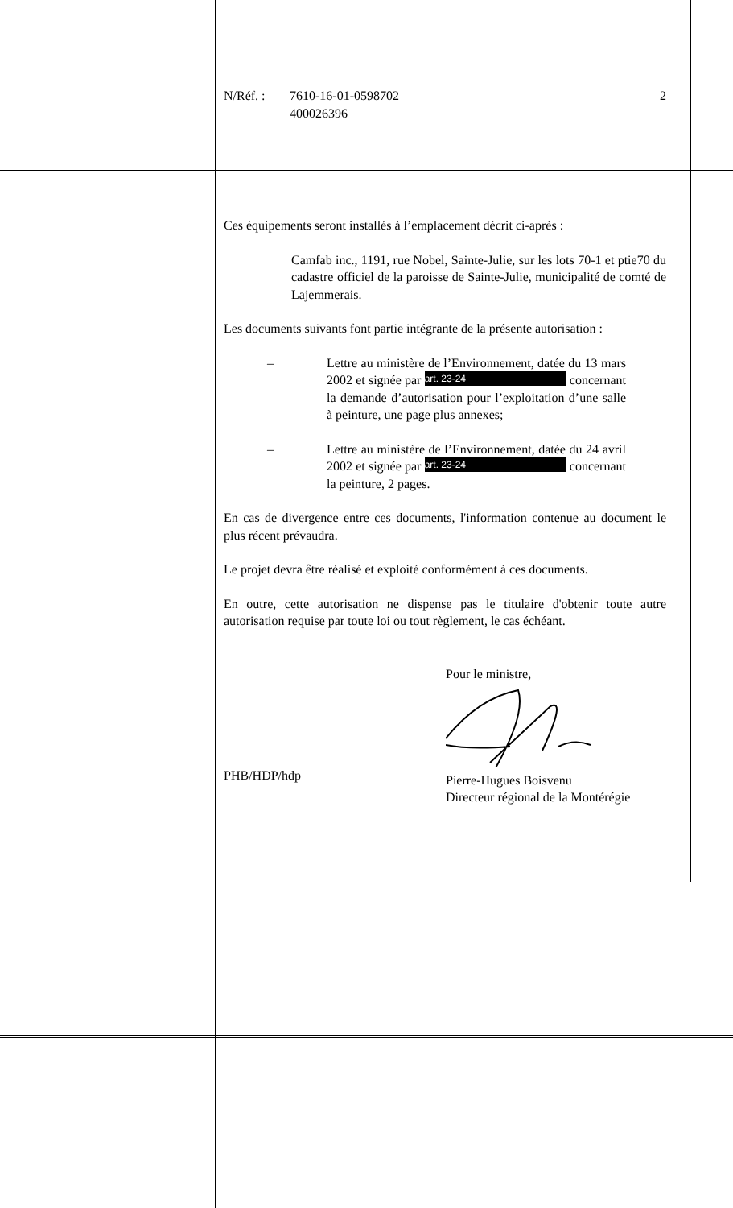N/Réf. : 7610-16-01-0598702
400026396
2
Ces équipements seront installés à l’emplacement décrit ci-après :
Camfab inc., 1191, rue Nobel, Sainte-Julie, sur les lots 70-1 et ptie70 du cadastre officiel de la paroisse de Sainte-Julie, municipalité de comté de Lajemmerais.
Les documents suivants font partie intégrante de la présente autorisation :
– Lettre au ministère de l’Environnement, datée du 13 mars 2002 et signée par art. 23-24 concernant la demande d’autorisation pour l’exploitation d’une salle à peinture, une page plus annexes;
– Lettre au ministère de l’Environnement, datée du 24 avril 2002 et signée par art. 23-24 concernant la peinture, 2 pages.
En cas de divergence entre ces documents, l'information contenue au document le plus récent prévaudra.
Le projet devra être réalisé et exploité conformément à ces documents.
En outre, cette autorisation ne dispense pas le titulaire d'obtenir toute autre autorisation requise par toute loi ou tout règlement, le cas échéant.
PHB/HDP/hdp
Pour le ministre,
Pierre-Hugues Boisvenu
Directeur régional de la Montérégie